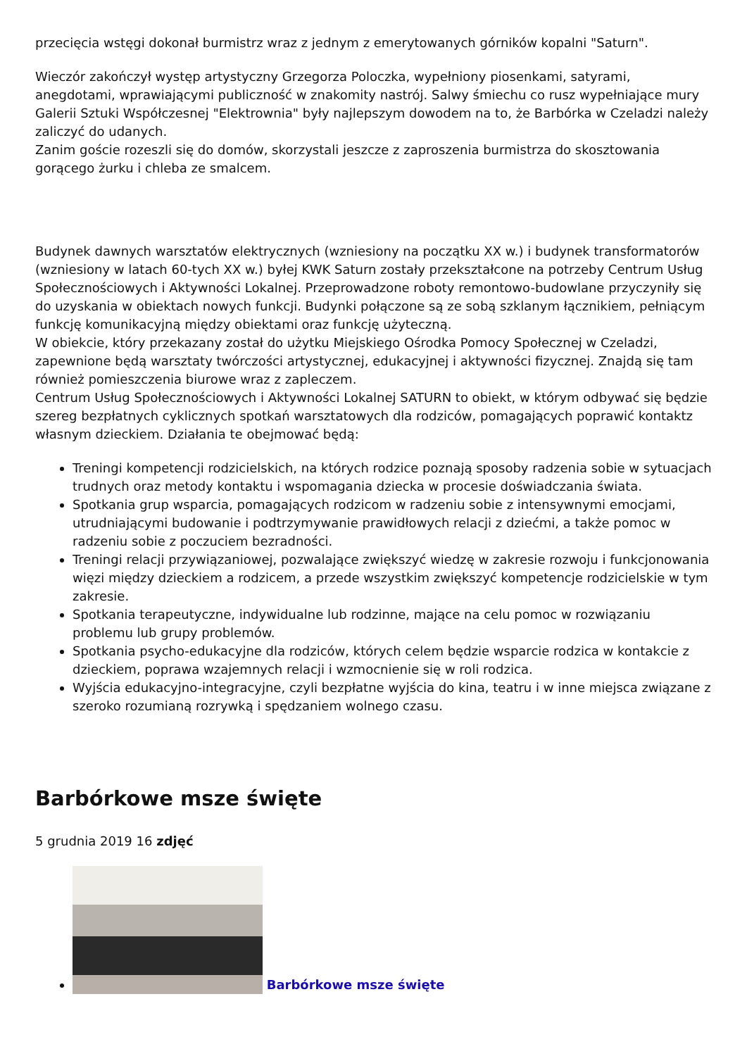przecięcia wstęgi dokonał burmistrz wraz z jednym z emerytowanych górników kopalni "Saturn".
Wieczór zakończył występ artystyczny Grzegorza Poloczka, wypełniony piosenkami, satyrami, anegdotami, wprawiającymi publiczność w znakomity nastrój. Salwy śmiechu co rusz wypełniające mury Galerii Sztuki Współczesnej "Elektrownia" były najlepszym dowodem na to, że Barbórka w Czeladzi należy zaliczyć do udanych.
Zanim goście rozeszli się do domów, skorzystali jeszcze z zaproszenia burmistrza do skosztowania gorącego żurku i chleba ze smalcem.
Budynek dawnych warsztatów elektrycznych (wzniesiony na początku XX w.) i budynek transformatorów (wzniesiony w latach 60-tych XX w.) byłej KWK Saturn zostały przekształcone na potrzeby Centrum Usług Społecznościowych i Aktywności Lokalnej. Przeprowadzone roboty remontowo-budowlane przyczyniły się do uzyskania w obiektach nowych funkcji. Budynki połączone są ze sobą szklanym łącznikiem, pełniącym funkcję komunikacyjną między obiektami oraz funkcję użyteczną.
W obiekcie, który przekazany został do użytku Miejskiego Ośrodka Pomocy Społecznej w Czeladzi, zapewnione będą warsztaty twórczości artystycznej, edukacyjnej i aktywności fizycznej. Znajdą się tam również pomieszczenia biurowe wraz z zapleczem.
Centrum Usług Społecznościowych i Aktywności Lokalnej SATURN to obiekt, w którym odbywać się będzie szereg bezpłatnych cyklicznych spotkań warsztatowych dla rodziców, pomagających poprawić kontaktz własnym dzieckiem. Działania te obejmować będą:
Treningi kompetencji rodzicielskich, na których rodzice poznają sposoby radzenia sobie w sytuacjach trudnych oraz metody kontaktu i wspomagania dziecka w procesie doświadczania świata.
Spotkania grup wsparcia, pomagających rodzicom w radzeniu sobie z intensywnymi emocjami, utrudniającymi budowanie i podtrzymywanie prawidłowych relacji z dziećmi, a także pomoc w radzeniu sobie z poczuciem bezradności.
Treningi relacji przywiązaniowej, pozwalające zwiększyć wiedzę w zakresie rozwoju i funkcjonowania więzi między dzieckiem a rodzicem, a przede wszystkim zwiększyć kompetencje rodzicielskie w tym zakresie.
Spotkania terapeutyczne, indywidualne lub rodzinne, mające na celu pomoc w rozwiązaniu problemu lub grupy problemów.
Spotkania psycho-edukacyjne dla rodziców, których celem będzie wsparcie rodzica w kontakcie z dzieckiem, poprawa wzajemnych relacji i wzmocnienie się w roli rodzica.
Wyjścia edukacyjno-integracyjne, czyli bezpłatne wyjścia do kina, teatru i w inne miejsca związane z szeroko rozumianą rozrywką i spędzaniem wolnego czasu.
Barbórkowe msze święte
5 grudnia 2019 16 zdjęć
Barbórkowe msze święte